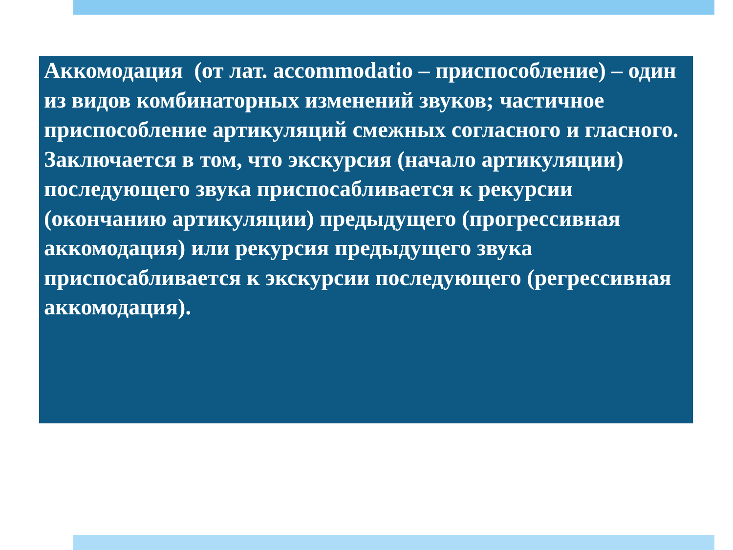Аккомодация (от лат. accommodatio – приспособление) – один из видов комбинаторных изменений звуков; частичное приспособление артикуляций смежных согласного и гласного. Заключается в том, что экскурсия (начало артикуляции) последующего звука приспосабливается к рекурсии (окончанию артикуляции) предыдущего (прогрессивная аккомодация) или рекурсия предыдущего звука приспосабливается к экскурсии последующего (регрессивная аккомодация).